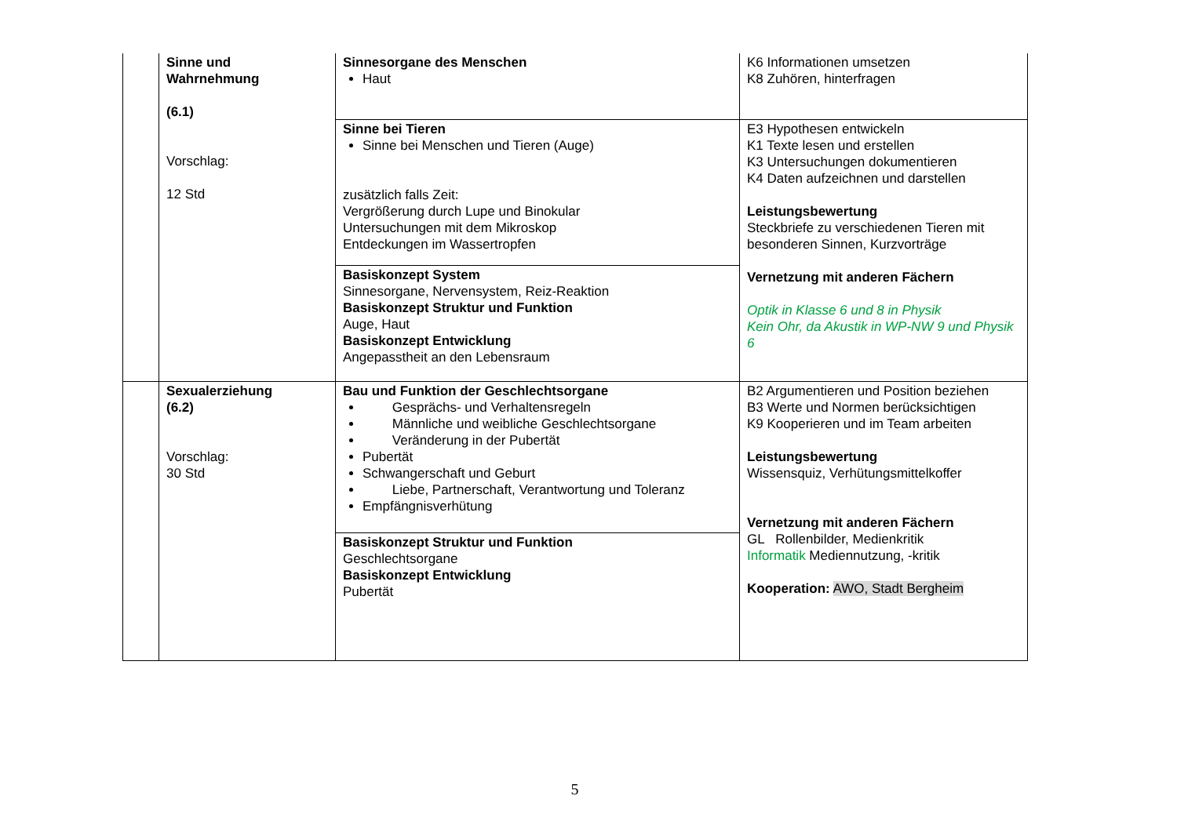| | Sinne und Wahrnehmung (6.1) Vorschlag: 12 Std | Sinnesorgane des Menschen Haut | K6 Informationen umsetzen K8 Zuhören, hinterfragen |
| | | Sinne bei Tieren Sinne bei Menschen und Tieren (Auge) zusätzlich falls Zeit: Vergrößerung durch Lupe und Binokular Untersuchungen mit dem Mikroskop Entdeckungen im Wassertropfen | E3 Hypothesen entwickeln K1 Texte lesen und erstellen K3 Untersuchungen dokumentieren K4 Daten aufzeichnen und darstellen Leistungsbewertung Steckbriefe zu verschiedenen Tieren mit besonderen Sinnen, Kurzvorträge Vernetzung mit anderen Fächern Optik in Klasse 6 und 8 in Physik Kein Ohr, da Akustik in WP-NW 9 und Physik 6 |
| | | Basiskonzept System Sinnesorgane, Nervensystem, Reiz-Reaktion Basiskonzept Struktur und Funktion Auge, Haut Basiskonzept Entwicklung Angepasstheit an den Lebensraum | |
| | Sexualerziehung (6.2) Vorschlag: 30 Std | Bau und Funktion der Geschlechtsorgane Gesprächs- und Verhaltensregeln Männliche und weibliche Geschlechtsorgane Veränderung in der Pubertät Pubertät Schwangerschaft und Geburt Liebe, Partnerschaft, Verantwortung und Toleranz Empfängnisverhütung | B2 Argumentieren und Position beziehen B3 Werte und Normen berücksichtigen K9 Kooperieren und im Team arbeiten Leistungsbewertung Wissensquiz, Verhütungsmittelkoffer Vernetzung mit anderen Fächern GL Rollenbilder, Medienkritik Informatik Mediennutzung, -kritik Kooperation: AWO, Stadt Bergheim |
| | | Basiskonzept Struktur und Funktion Geschlechtsorgane Basiskonzept Entwicklung Pubertät | |
5